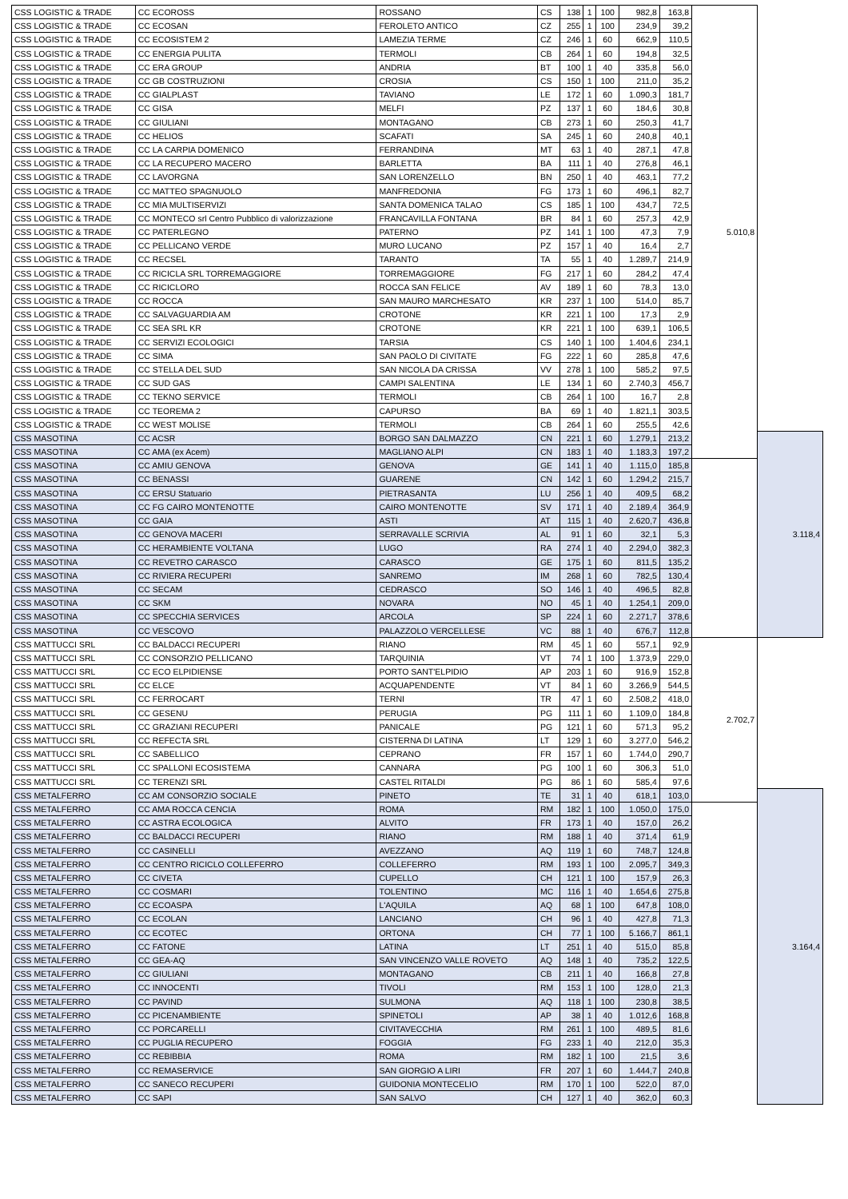| CSS LOGISTIC & TRADE | CC ECOROSS | ROSSANO | CS | 138 | 1 | 100 | 982,8 | 163,8 | 5.010,8 | |
| CSS LOGISTIC & TRADE | CC ECOSAN | FEROLETO ANTICO | CZ | 255 | 1 | 100 | 234,9 | 39,2 | | |
| CSS LOGISTIC & TRADE | CC ECOSISTEM 2 | LAMEZIA TERME | CZ | 246 | 1 | 60 | 662,9 | 110,5 | | |
| CSS LOGISTIC & TRADE | CC ENERGIA PULITA | TERMOLI | CB | 264 | 1 | 60 | 194,8 | 32,5 | | |
| CSS LOGISTIC & TRADE | CC ERA GROUP | ANDRIA | BT | 100 | 1 | 40 | 335,8 | 56,0 | | |
| CSS LOGISTIC & TRADE | CC GB COSTRUZIONI | CROSIA | CS | 150 | 1 | 100 | 211,0 | 35,2 | | |
| CSS LOGISTIC & TRADE | CC GIALPLAST | TAVIANO | LE | 172 | 1 | 60 | 1.090,3 | 181,7 | | |
| CSS LOGISTIC & TRADE | CC GISA | MELFI | PZ | 137 | 1 | 60 | 184,6 | 30,8 | | |
| CSS LOGISTIC & TRADE | CC GIULIANI | MONTAGANO | CB | 273 | 1 | 60 | 250,3 | 41,7 | | |
| CSS LOGISTIC & TRADE | CC HELIOS | SCAFATI | SA | 245 | 1 | 60 | 240,8 | 40,1 | | |
| CSS LOGISTIC & TRADE | CC LA CARPIA DOMENICO | FERRANDINA | MT | 63 | 1 | 40 | 287,1 | 47,8 | | |
| CSS LOGISTIC & TRADE | CC LA RECUPERO MACERO | BARLETTA | BA | 111 | 1 | 40 | 276,8 | 46,1 | | |
| CSS LOGISTIC & TRADE | CC LAVORGNA | SAN LORENZELLO | BN | 250 | 1 | 40 | 463,1 | 77,2 | | |
| CSS LOGISTIC & TRADE | CC MATTEO SPAGNUOLO | MANFREDONIA | FG | 173 | 1 | 60 | 496,1 | 82,7 | | |
| CSS LOGISTIC & TRADE | CC MIA MULTISERVIZI | SANTA DOMENICA TALAO | CS | 185 | 1 | 100 | 434,7 | 72,5 | | |
| CSS LOGISTIC & TRADE | CC MONTECO srl Centro Pubblico di valorizzazione | FRANCAVILLA FONTANA | BR | 84 | 1 | 60 | 257,3 | 42,9 | | |
| CSS LOGISTIC & TRADE | CC PATERLEGNO | PATERNO | PZ | 141 | 1 | 100 | 47,3 | 7,9 | | |
| CSS LOGISTIC & TRADE | CC PELLICANO VERDE | MURO LUCANO | PZ | 157 | 1 | 40 | 16,4 | 2,7 | | |
| CSS LOGISTIC & TRADE | CC RECSEL | TARANTO | TA | 55 | 1 | 40 | 1.289,7 | 214,9 | | |
| CSS LOGISTIC & TRADE | CC RICICLA SRL TORREMAGGIORE | TORREMAGGIORE | FG | 217 | 1 | 60 | 284,2 | 47,4 | | |
| CSS LOGISTIC & TRADE | CC RICICLORO | ROCCA SAN FELICE | AV | 189 | 1 | 60 | 78,3 | 13,0 | | |
| CSS LOGISTIC & TRADE | CC ROCCA | SAN MAURO MARCHESATO | KR | 237 | 1 | 100 | 514,0 | 85,7 | | |
| CSS LOGISTIC & TRADE | CC SALVAGUARDIA AM | CROTONE | KR | 221 | 1 | 100 | 17,3 | 2,9 | | |
| CSS LOGISTIC & TRADE | CC SEA SRL KR | CROTONE | KR | 221 | 1 | 100 | 639,1 | 106,5 | | |
| CSS LOGISTIC & TRADE | CC SERVIZI ECOLOGICI | TARSIA | CS | 140 | 1 | 100 | 1.404,6 | 234,1 | | |
| CSS LOGISTIC & TRADE | CC SIMA | SAN PAOLO DI CIVITATE | FG | 222 | 1 | 60 | 285,8 | 47,6 | | |
| CSS LOGISTIC & TRADE | CC STELLA DEL SUD | SAN NICOLA DA CRISSA | VV | 278 | 1 | 100 | 585,2 | 97,5 | | |
| CSS LOGISTIC & TRADE | CC SUD GAS | CAMPI SALENTINA | LE | 134 | 1 | 60 | 2.740,3 | 456,7 | | |
| CSS LOGISTIC & TRADE | CC TEKNO SERVICE | TERMOLI | CB | 264 | 1 | 100 | 16,7 | 2,8 | | |
| CSS LOGISTIC & TRADE | CC TEOREMA 2 | CAPURSO | BA | 69 | 1 | 40 | 1.821,1 | 303,5 | | |
| CSS LOGISTIC & TRADE | CC WEST MOLISE | TERMOLI | CB | 264 | 1 | 60 | 255,5 | 42,6 | | |
| CSS MASOTINA | CC ACSR | BORGO SAN DALMAZZO | CN | 221 | 1 | 60 | 1.279,1 | 213,2 | | 3.118,4 |
| CSS MASOTINA | CC AMA (ex Acem) | MAGLIANO ALPI | CN | 183 | 1 | 40 | 1.183,3 | 197,2 | | |
| CSS MASOTINA | CC AMIU GENOVA | GENOVA | GE | 141 | 1 | 40 | 1.115,0 | 185,8 | | |
| CSS MASOTINA | CC BENASSI | GUARENE | CN | 142 | 1 | 60 | 1.294,2 | 215,7 | | |
| CSS MASOTINA | CC ERSU Statuario | PIETRASANTA | LU | 256 | 1 | 40 | 409,5 | 68,2 | | |
| CSS MASOTINA | CC FG CAIRO MONTENOTTE | CAIRO MONTENOTTE | SV | 171 | 1 | 40 | 2.189,4 | 364,9 | | |
| CSS MASOTINA | CC GAIA | ASTI | AT | 115 | 1 | 40 | 2.620,7 | 436,8 | | |
| CSS MASOTINA | CC GENOVA MACERI | SERRAVALLE SCRIVIA | AL | 91 | 1 | 60 | 32,1 | 5,3 | | |
| CSS MASOTINA | CC HERAMBIENTE VOLTANA | LUGO | RA | 274 | 1 | 40 | 2.294,0 | 382,3 | | |
| CSS MASOTINA | CC REVETRO CARASCO | CARASCO | GE | 175 | 1 | 60 | 811,5 | 135,2 | | |
| CSS MASOTINA | CC RIVIERA RECUPERI | SANREMO | IM | 268 | 1 | 60 | 782,5 | 130,4 | | |
| CSS MASOTINA | CC SECAM | CEDRASCO | SO | 146 | 1 | 40 | 496,5 | 82,8 | | |
| CSS MASOTINA | CC SKM | NOVARA | NO | 45 | 1 | 40 | 1.254,1 | 209,0 | | |
| CSS MASOTINA | CC SPECCHIA SERVICES | ARCOLA | SP | 224 | 1 | 60 | 2.271,7 | 378,6 | | |
| CSS MASOTINA | CC VESCOVO | PALAZZOLO VERCELLESE | VC | 88 | 1 | 40 | 676,7 | 112,8 | | |
| CSS MATTUCCI SRL | CC BALDACCI RECUPERI | RIANO | RM | 45 | 1 | 60 | 557,1 | 92,9 | 2.702,7 | |
| CSS MATTUCCI SRL | CC CONSORZIO PELLICANO | TARQUINIA | VT | 74 | 1 | 100 | 1.373,9 | 229,0 | | |
| CSS MATTUCCI SRL | CC ECO ELPIDIENSE | PORTO SANT'ELPIDIO | AP | 203 | 1 | 60 | 916,9 | 152,8 | | |
| CSS MATTUCCI SRL | CC ELCE | ACQUAPENDENTE | VT | 84 | 1 | 60 | 3.266,9 | 544,5 | | |
| CSS MATTUCCI SRL | CC FERROCART | TERNI | TR | 47 | 1 | 60 | 2.508,2 | 418,0 | | |
| CSS MATTUCCI SRL | CC GESENU | PERUGIA | PG | 111 | 1 | 60 | 1.109,0 | 184,8 | | |
| CSS MATTUCCI SRL | CC GRAZIANI RECUPERI | PANICALE | PG | 121 | 1 | 60 | 571,3 | 95,2 | | |
| CSS MATTUCCI SRL | CC REFECTA SRL | CISTERNA DI LATINA | LT | 129 | 1 | 60 | 3.277,0 | 546,2 | | |
| CSS MATTUCCI SRL | CC SABELLICO | CEPRANO | FR | 157 | 1 | 60 | 1.744,0 | 290,7 | | |
| CSS MATTUCCI SRL | CC SPALLONI ECOSISTEMA | CANNARA | PG | 100 | 1 | 60 | 306,3 | 51,0 | | |
| CSS MATTUCCI SRL | CC TERENZI SRL | CASTEL RITALDI | PG | 86 | 1 | 60 | 585,4 | 97,6 | | |
| CSS METALFERRO | CC AM CONSORZIO SOCIALE | PINETO | TE | 31 | 1 | 40 | 618,1 | 103,0 | | 3.164,4 |
| CSS METALFERRO | CC AMA ROCCA CENCIA | ROMA | RM | 182 | 1 | 100 | 1.050,0 | 175,0 | | |
| CSS METALFERRO | CC ASTRA ECOLOGICA | ALVITO | FR | 173 | 1 | 40 | 157,0 | 26,2 | | |
| CSS METALFERRO | CC BALDACCI RECUPERI | RIANO | RM | 188 | 1 | 40 | 371,4 | 61,9 | | |
| CSS METALFERRO | CC CASINELLI | AVEZZANO | AQ | 119 | 1 | 60 | 748,7 | 124,8 | | |
| CSS METALFERRO | CC CENTRO RICICLO COLLEFERRO | COLLEFERRO | RM | 193 | 1 | 100 | 2.095,7 | 349,3 | | |
| CSS METALFERRO | CC CIVETA | CUPELLO | CH | 121 | 1 | 100 | 157,9 | 26,3 | | |
| CSS METALFERRO | CC COSMARI | TOLENTINO | MC | 116 | 1 | 40 | 1.654,6 | 275,8 | | |
| CSS METALFERRO | CC ECOASPA | L'AQUILA | AQ | 68 | 1 | 100 | 647,8 | 108,0 | | |
| CSS METALFERRO | CC ECOLAN | LANCIANO | CH | 96 | 1 | 40 | 427,8 | 71,3 | | |
| CSS METALFERRO | CC ECOTEC | ORTONA | CH | 77 | 1 | 100 | 5.166,7 | 861,1 | | |
| CSS METALFERRO | CC FATONE | LATINA | LT | 251 | 1 | 40 | 515,0 | 85,8 | | |
| CSS METALFERRO | CC GEA-AQ | SAN VINCENZO VALLE ROVETO | AQ | 148 | 1 | 40 | 735,2 | 122,5 | | |
| CSS METALFERRO | CC GIULIANI | MONTAGANO | CB | 211 | 1 | 40 | 166,8 | 27,8 | | |
| CSS METALFERRO | CC INNOCENTI | TIVOLI | RM | 153 | 1 | 100 | 128,0 | 21,3 | | |
| CSS METALFERRO | CC PAVIND | SULMONA | AQ | 118 | 1 | 100 | 230,8 | 38,5 | | |
| CSS METALFERRO | CC PICENAMBIENTE | SPINETOLI | AP | 38 | 1 | 40 | 1.012,6 | 168,8 | | |
| CSS METALFERRO | CC PORCARELLI | CIVITAVECCHIA | RM | 261 | 1 | 100 | 489,5 | 81,6 | | |
| CSS METALFERRO | CC PUGLIA RECUPERO | FOGGIA | FG | 233 | 1 | 40 | 212,0 | 35,3 | | |
| CSS METALFERRO | CC REBIBBIA | ROMA | RM | 182 | 1 | 100 | 21,5 | 3,6 | | |
| CSS METALFERRO | CC REMASERVICE | SAN GIORGIO A LIRI | FR | 207 | 1 | 60 | 1.444,7 | 240,8 | | |
| CSS METALFERRO | CC SANECO RECUPERI | GUIDONIA MONTECELIO | RM | 170 | 1 | 100 | 522,0 | 87,0 | | |
| CSS METALFERRO | CC SAPI | SAN SALVO | CH | 127 | 1 | 40 | 362,0 | 60,3 | | |